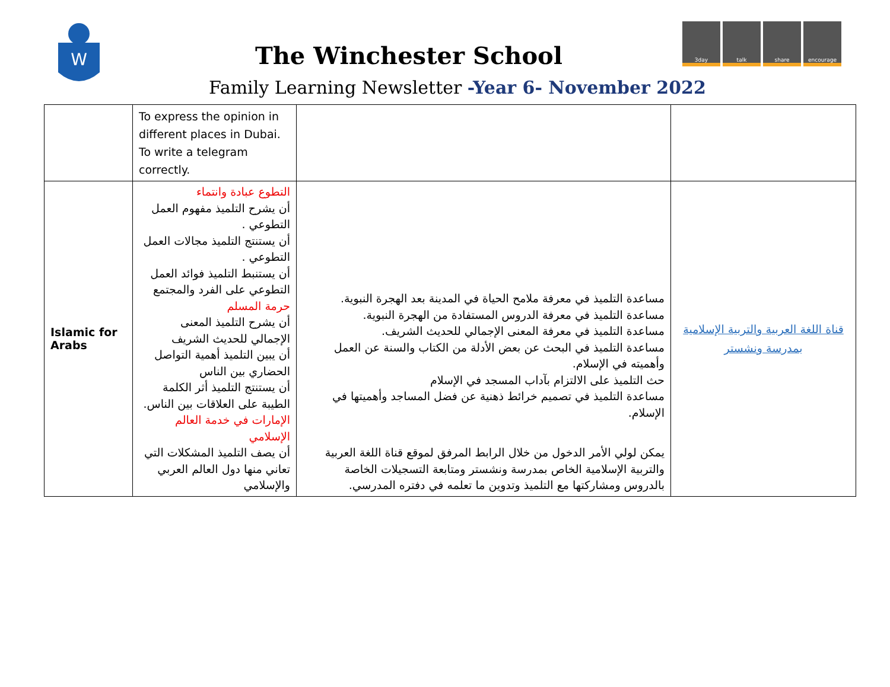W
The Winchester School
Family Learning Newsletter -Year 6- November 2022
3day talk share encourage
| | To express the opinion in different places in Dubai. To write a telegram correctly. | | |
| Islamic for Arabs | التطوع عبادة وانتماء أن يشرح التلميذ مفهوم العمل التطوعي . أن يستنتج التلميذ مجالات العمل التطوعي . أن يستنبط التلميذ فوائد العمل التطوعي على الفرد والمجتمع حرمة المسلم أن يشرح التلميذ المعنى الإجمالي للحديث الشريف أن يبين التلميذ أهمية التواصل الحضاري بين الناس أن يستنتج التلميذ أثر الكلمة الطيبة على العلاقات بين الناس. الإمارات في خدمة العالم الإسلامي أن يصف التلميذ المشكلات التي تعاني منها دول العالم العربي والإسلامي | مساعدة التلميذ في معرفة ملامح الحياة في المدينة بعد الهجرة النبوية. مساعدة التلميذ في معرفة الدروس المستفادة من الهجرة النبوية. مساعدة التلميذ في معرفة المعنى الإجمالي للحديث الشريف. مساعدة التلميذ في البحث عن بعض الأدلة من الكتاب والسنة عن العمل وأهميته في الإسلام. حث التلميذ على الالتزام بآداب المسجد في الإسلام مساعدة التلميذ في تصميم خرائط ذهنية عن فضل المساجد وأهميتها في الإسلام. يمكن لولي الأمر الدخول من خلال الرابط المرفق لموقع قناة اللغة العربية والتربية الإسلامية الخاص بمدرسة ونشستر ومتابعة التسجيلات الخاصة بالدروس ومشاركتها مع التلميذ وتدوين ما تعلمه في دفتره المدرسي. | قناة اللغة العربية والتربية الإسلامية بمدرسة ونشستر |